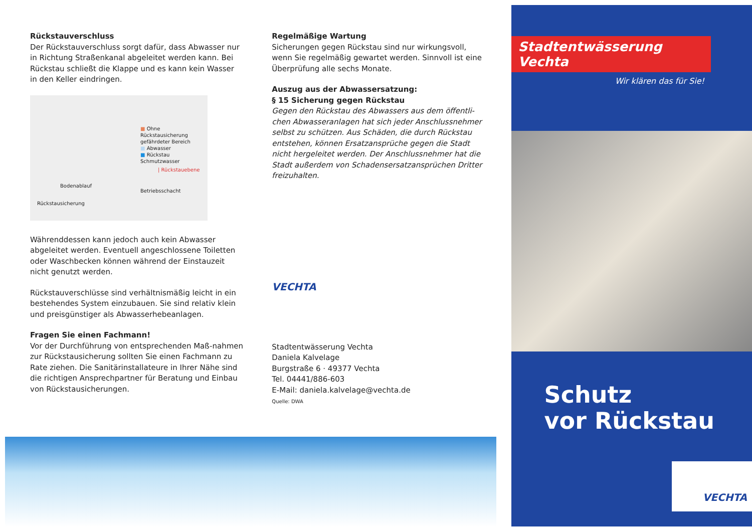Rückstauverschluss
Der Rückstauverschluss sorgt dafür, dass Abwasser nur in Richtung Straßenkanal abgeleitet werden kann. Bei Rückstau schließt die Klappe und es kann kein Wasser in den Keller eindringen.
■ Ohne Rückstausicherung gefährdeter Bereich
■ Abwasser
■ Rückstau Schmutzwasser
| Rückstauebene
Bodenablauf
Betriebsschacht
Rückstausicherung
Währenddessen kann jedoch auch kein Abwasser abgeleitet werden. Eventuell angeschlossene Toiletten oder Waschbecken können während der Einstauzeit nicht genutzt werden.
Rückstauverschlüsse sind verhältnismäßig leicht in ein bestehendes System einzubauen. Sie sind relativ klein und preisgünstiger als Abwasserhebeanlagen.
Fragen Sie einen Fachmann!
Vor der Durchführung von entsprechenden Maß-nahmen zur Rückstausicherung sollten Sie einen Fachmann zu Rate ziehen. Die Sanitärinstallateure in Ihrer Nähe sind die richtigen Ansprechpartner für Beratung und Einbau von Rückstausicherungen.
Regelmäßige Wartung
Sicherungen gegen Rückstau sind nur wirkungsvoll, wenn Sie regelmäßig gewartet werden. Sinnvoll ist eine Überprüfung alle sechs Monate.
Auszug aus der Abwassersatzung:
§ 15 Sicherung gegen Rückstau
Gegen den Rückstau des Abwassers aus dem öffentli-chen Abwasseranlagen hat sich jeder Anschlussnehmer selbst zu schützen. Aus Schäden, die durch Rückstau entstehen, können Ersatzansprüche gegen die Stadt nicht hergeleitet werden. Der Anschlussnehmer hat die Stadt außerdem von Schadensersatzansprüchen Dritter freizuhalten.
VECHTA
Stadtentwässerung Vechta
Daniela Kalvelage
Burgstraße 6 · 49377 Vechta
Tel. 04441/886-603
E-Mail: daniela.kalvelage@vechta.de
Quelle: DWA
Stadtentwässerung Vechta
Wir klären das für Sie!
Schutz
vor Rückstau
VECHTA